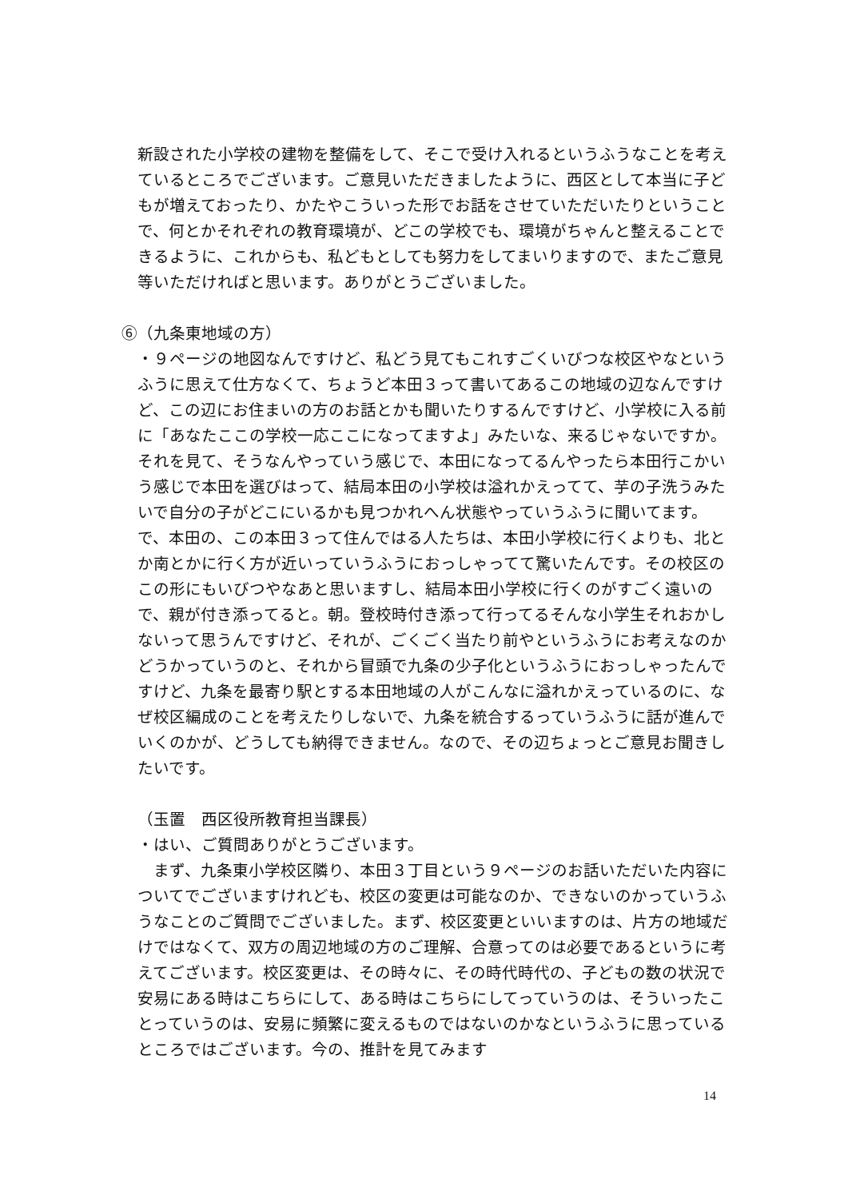新設された小学校の建物を整備をして、そこで受け入れるというふうなことを考えているところでございます。ご意見いただきましたように、西区として本当に子どもが増えておったり、かたやこういった形でお話をさせていただいたりということで、何とかそれぞれの教育環境が、どこの学校でも、環境がちゃんと整えることできるように、これからも、私どもとしても努力をしてまいりますので、またご意見等いただければと思います。ありがとうございました。
⑥（九条東地域の方）
・９ページの地図なんですけど、私どう見てもこれすごくいびつな校区やなというふうに思えて仕方なくて、ちょうど本田３って書いてあるこの地域の辺なんですけど、この辺にお住まいの方のお話とかも聞いたりするんですけど、小学校に入る前に「あなたここの学校一応ここになってますよ」みたいな、来るじゃないですか。それを見て、そうなんやっていう感じで、本田になってるんやったら本田行こかいう感じで本田を選びはって、結局本田の小学校は溢れかえってて、芋の子洗うみたいで自分の子がどこにいるかも見つかれへん状態やっていうふうに聞いてます。で、本田の、この本田３って住んではる人たちは、本田小学校に行くよりも、北とか南とかに行く方が近いっていうふうにおっしゃってて驚いたんです。その校区のこの形にもいびつやなあと思いますし、結局本田小学校に行くのがすごく遠いので、親が付き添ってると。朝。登校時付き添って行ってるそんな小学生それおかしないって思うんですけど、それが、ごくごく当たり前やというふうにお考えなのかどうかっていうのと、それから冒頭で九条の少子化というふうにおっしゃったんですけど、九条を最寄り駅とする本田地域の人がこんなに溢れかえっているのに、なぜ校区編成のことを考えたりしないで、九条を統合するっていうふうに話が進んでいくのかが、どうしても納得できません。なので、その辺ちょっとご意見お聞きしたいです。
（玉置　西区役所教育担当課長）
・はい、ご質問ありがとうございます。
　まず、九条東小学校区隣り、本田３丁目という９ページのお話いただいた内容についてでございますけれども、校区の変更は可能なのか、できないのかっていうふうなことのご質問でございました。まず、校区変更といいますのは、片方の地域だけではなくて、双方の周辺地域の方のご理解、合意ってのは必要であるというに考えてございます。校区変更は、その時々に、その時代時代の、子どもの数の状況で安易にある時はこちらにして、ある時はこちらにしてっていうのは、そういったことっていうのは、安易に頻繁に変えるものではないのかなというふうに思っているところではございます。今の、推計を見てみます
14